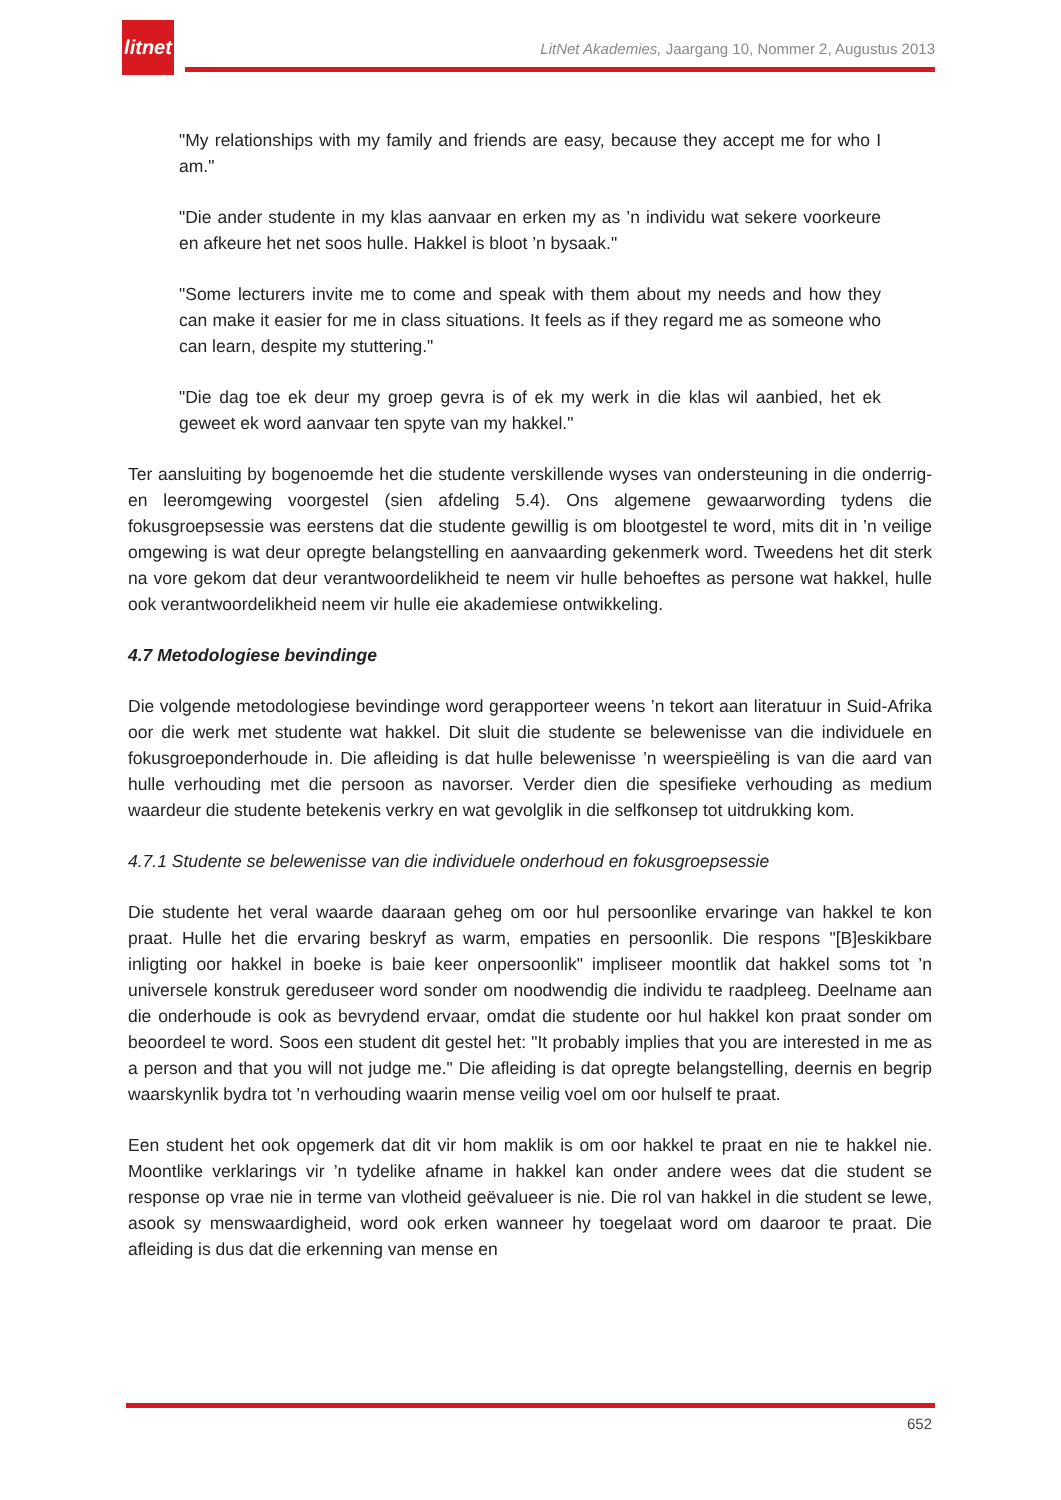litnet
LitNet Akademies, Jaargang 10, Nommer 2, Augustus 2013
"My relationships with my family and friends are easy, because they accept me for who I am."
"Die ander studente in my klas aanvaar en erken my as ’n individu wat sekere voorkeure en afkeure het net soos hulle. Hakkel is bloot ’n bysaak."
"Some lecturers invite me to come and speak with them about my needs and how they can make it easier for me in class situations. It feels as if they regard me as someone who can learn, despite my stuttering."
"Die dag toe ek deur my groep gevra is of ek my werk in die klas wil aanbied, het ek geweet ek word aanvaar ten spyte van my hakkel."
Ter aansluiting by bogenoemde het die studente verskillende wyses van ondersteuning in die onderrig- en leeromgewing voorgestel (sien afdeling 5.4). Ons algemene gewaarwording tydens die fokusgroepsessie was eerstens dat die studente gewillig is om blootgestel te word, mits dit in ’n veilige omgewing is wat deur opregte belangstelling en aanvaarding gekenmerk word. Tweedens het dit sterk na vore gekom dat deur verantwoordelikheid te neem vir hulle behoeftes as persone wat hakkel, hulle ook verantwoordelikheid neem vir hulle eie akademiese ontwikkeling.
4.7 Metodologiese bevindinge
Die volgende metodologiese bevindinge word gerapporteer weens ’n tekort aan literatuur in Suid-Afrika oor die werk met studente wat hakkel. Dit sluit die studente se belewenisse van die individuele en fokusgroeponderhoude in. Die afleiding is dat hulle belewenisse ’n weerspieëling is van die aard van hulle verhouding met die persoon as navorser. Verder dien die spesifieke verhouding as medium waardeur die studente betekenis verkry en wat gevolglik in die selfkonsep tot uitdrukking kom.
4.7.1 Studente se belewenisse van die individuele onderhoud en fokusgroepsessie
Die studente het veral waarde daaraan geheg om oor hul persoonlike ervaringe van hakkel te kon praat. Hulle het die ervaring beskryf as warm, empaties en persoonlik. Die respons "[B]eskikbare inligting oor hakkel in boeke is baie keer onpersoonlik" impliseer moontlik dat hakkel soms tot ’n universele konstruk gereduseer word sonder om noodwendig die individu te raadpleeg. Deelname aan die onderhoude is ook as bevrydend ervaar, omdat die studente oor hul hakkel kon praat sonder om beoordeel te word. Soos een student dit gestel het: "It probably implies that you are interested in me as a person and that you will not judge me." Die afleiding is dat opregte belangstelling, deernis en begrip waarskynlik bydra tot ’n verhouding waarin mense veilig voel om oor hulself te praat.
Een student het ook opgemerk dat dit vir hom maklik is om oor hakkel te praat en nie te hakkel nie. Moontlike verklarings vir ’n tydelike afname in hakkel kan onder andere wees dat die student se response op vrae nie in terme van vlotheid geëvalueer is nie. Die rol van hakkel in die student se lewe, asook sy menswaardigheid, word ook erken wanneer hy toegelaat word om daaroor te praat. Die afleiding is dus dat die erkenning van mense en
652